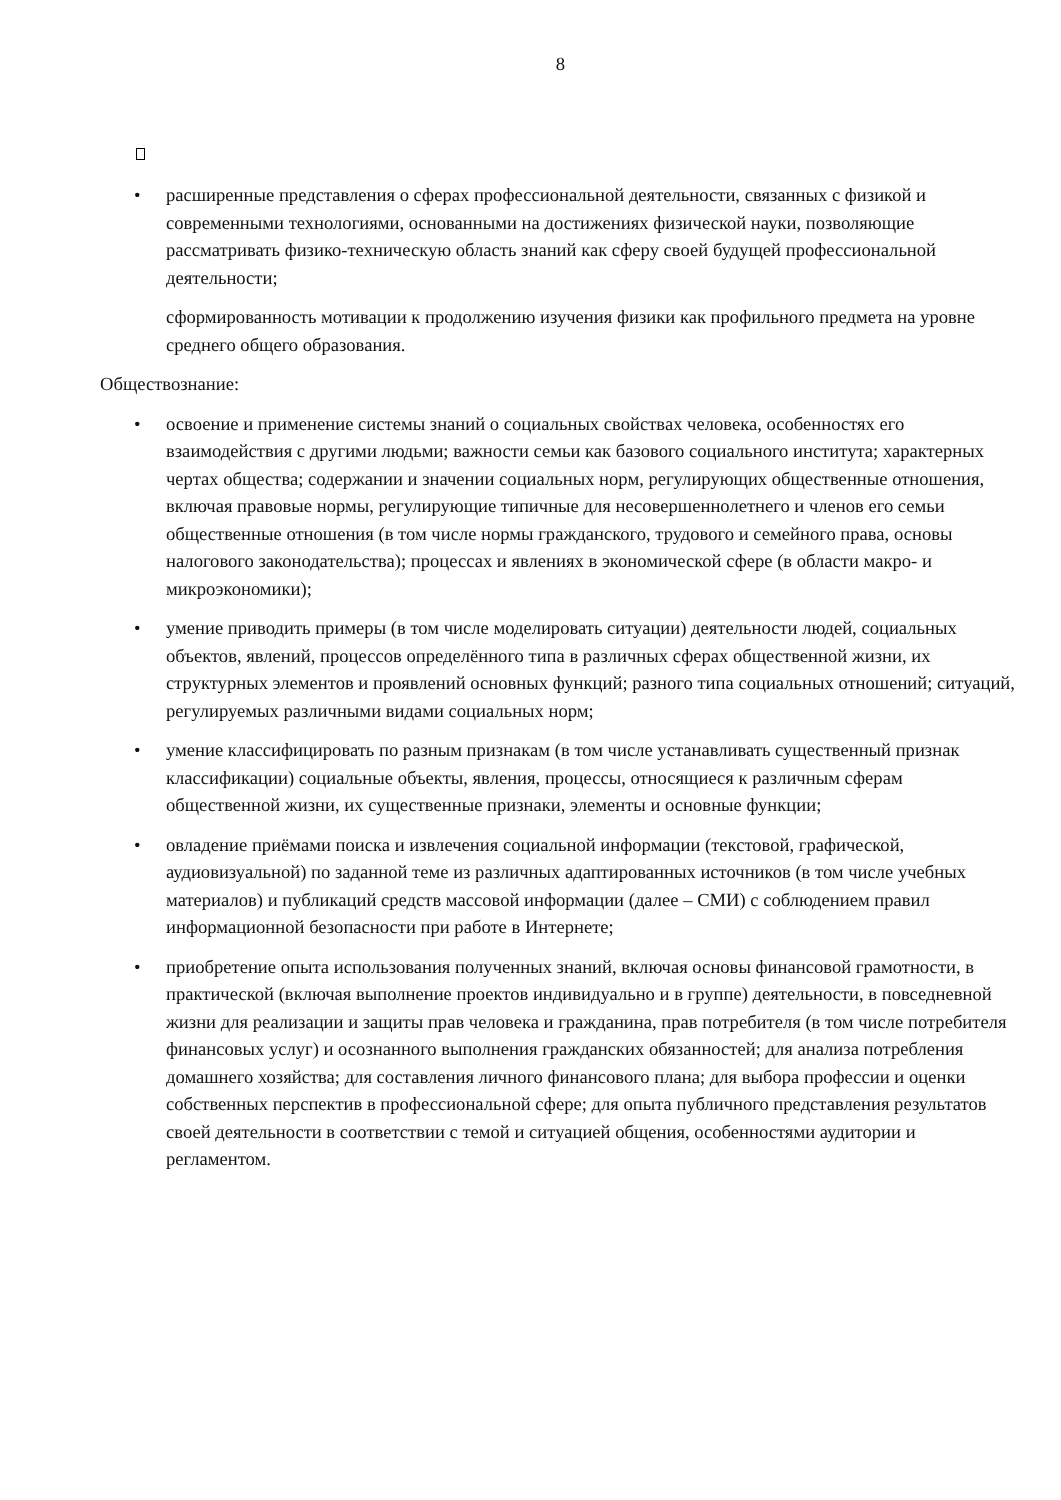8
• расширенные представления о сферах профессиональной деятельности, связанных с физикой и современными технологиями, основанными на достижениях физической науки, позволяющие рассматривать физико-техническую область знаний как сферу своей будущей профессиональной деятельности;
сформированность мотивации к продолжению изучения физики как профильного предмета на уровне среднего общего образования.
Обществознание:
• освоение и применение системы знаний о социальных свойствах человека, особенностях его взаимодействия с другими людьми; важности семьи как базового социального института; характерных чертах общества; содержании и значении социальных норм, регулирующих общественные отношения, включая правовые нормы, регулирующие типичные для несовершеннолетнего и членов его семьи общественные отношения (в том числе нормы гражданского, трудового и семейного права, основы налогового законодательства); процессах и явлениях в экономической сфере (в области макро- и микроэкономики);
• умение приводить примеры (в том числе моделировать ситуации) деятельности людей, социальных объектов, явлений, процессов определённого типа в различных сферах общественной жизни, их структурных элементов и проявлений основных функций; разного типа социальных отношений; ситуаций, регулируемых различными видами социальных норм;
• умение классифицировать по разным признакам (в том числе устанавливать существенный признак классификации) социальные объекты, явления, процессы, относящиеся к различным сферам общественной жизни, их существенные признаки, элементы и основные функции;
• овладение приёмами поиска и извлечения социальной информации (текстовой, графической, аудиовизуальной) по заданной теме из различных адаптированных источников (в том числе учебных материалов) и публикаций средств массовой информации (далее – СМИ) с соблюдением правил информационной безопасности при работе в Интернете;
• приобретение опыта использования полученных знаний, включая основы финансовой грамотности, в практической (включая выполнение проектов индивидуально и в группе) деятельности, в повседневной жизни для реализации и защиты прав человека и гражданина, прав потребителя (в том числе потребителя финансовых услуг) и осознанного выполнения гражданских обязанностей; для анализа потребления домашнего хозяйства; для составления личного финансового плана; для выбора профессии и оценки собственных перспектив в профессиональной сфере; для опыта публичного представления результатов своей деятельности в соответствии с темой и ситуацией общения, особенностями аудитории и регламентом.